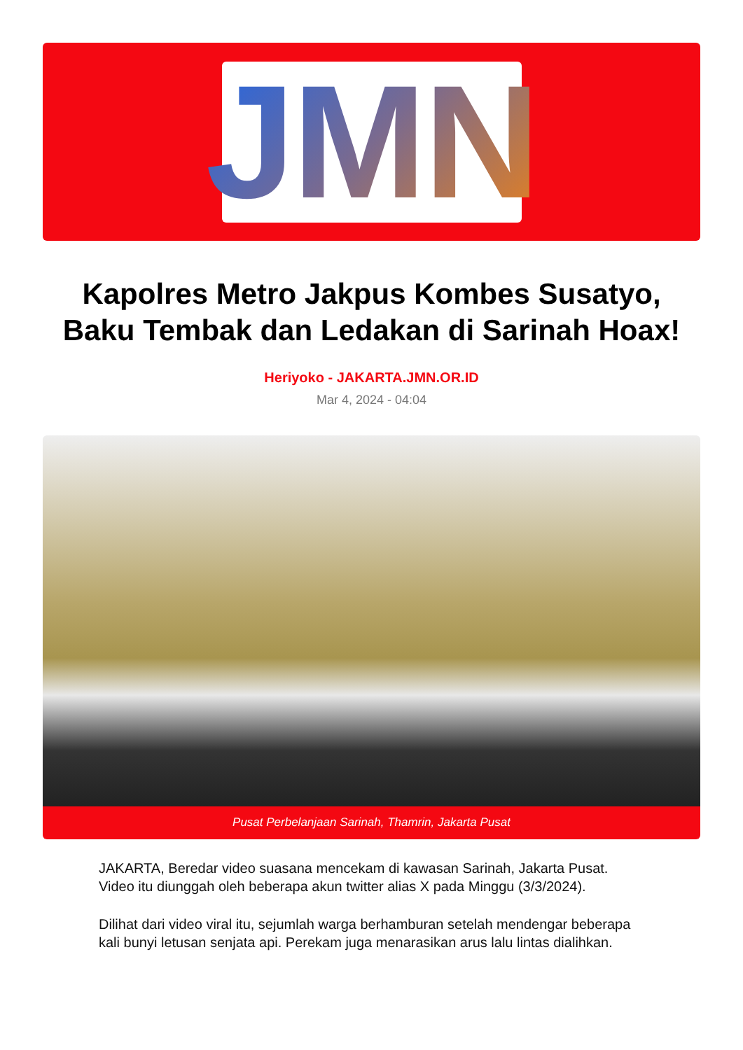JMN
Kapolres Metro Jakpus Kombes Susatyo, Baku Tembak dan Ledakan di Sarinah Hoax!
Heriyoko - JAKARTA.JMN.OR.ID
Mar 4, 2024 - 04:04
Pusat Perbelanjaan Sarinah, Thamrin, Jakarta Pusat
JAKARTA, Beredar video suasana mencekam di kawasan Sarinah, Jakarta Pusat. Video itu diunggah oleh beberapa akun twitter alias X pada Minggu (3/3/2024).
Dilihat dari video viral itu, sejumlah warga berhamburan setelah mendengar beberapa kali bunyi letusan senjata api. Perekam juga menarasikan arus lalu lintas dialihkan.